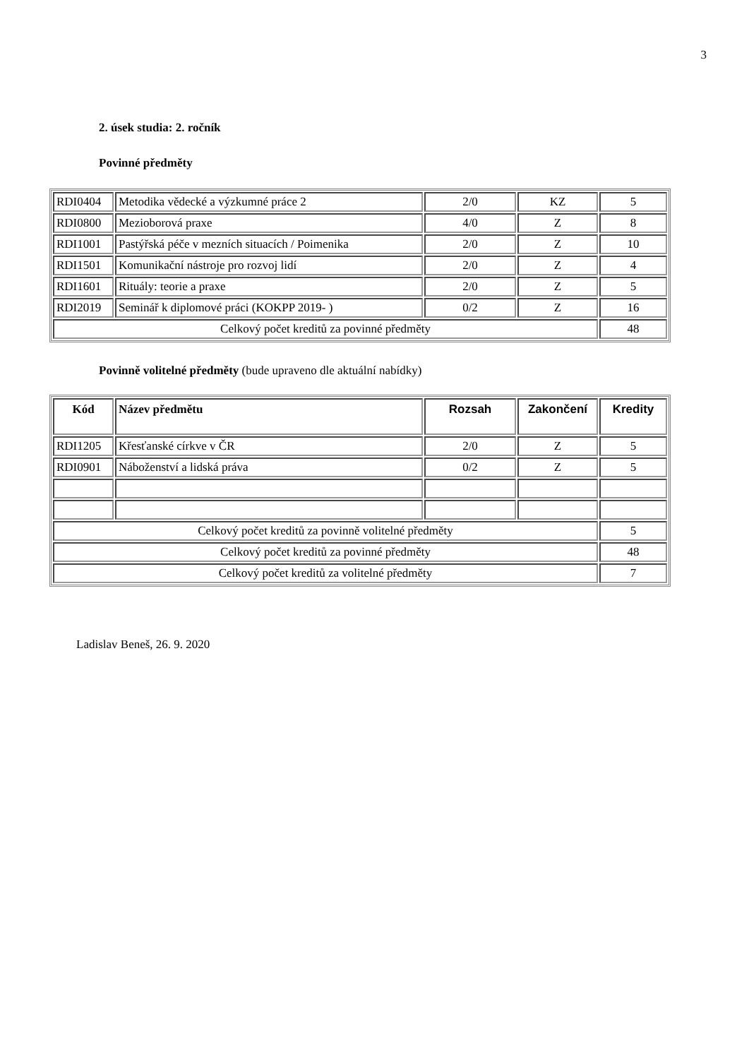3
2. úsek studia: 2. ročník
Povinné předměty
| RDI0404 | Metodika vědecké a výzkumné práce 2 | 2/0 | KZ | 5 |
| RDI0800 | Mezioborová praxe | 4/0 | Z | 8 |
| RDI1001 | Pastýřská péče v mezních situacích / Poimenika | 2/0 | Z | 10 |
| RDI1501 | Komunikační nástroje pro rozvoj lidí | 2/0 | Z | 4 |
| RDI1601 | Rituály: teorie a praxe | 2/0 | Z | 5 |
| RDI2019 | Seminář k diplomové práci (KOKPP 2019- ) | 0/2 | Z | 16 |
| Celkový počet kreditů za povinné předměty | | | | 48 |
Povinně volitelné předměty (bude upraveno dle aktuální nabídky)
| Kód | Název předmětu | Rozsah | Zakončení | Kredity |
| --- | --- | --- | --- | --- |
| RDI1205 | Křesťanské církve v ČR | 2/0 | Z | 5 |
| RDI0901 | Náboženství a lidská práva | 0/2 | Z | 5 |
| Celkový počet kreditů za povinně volitelné předměty | | | | 5 |
| Celkový počet kreditů za povinné předměty | | | | 48 |
| Celkový počet kreditů za volitelné předměty | | | | 7 |
Ladislav Beneš, 26. 9. 2020